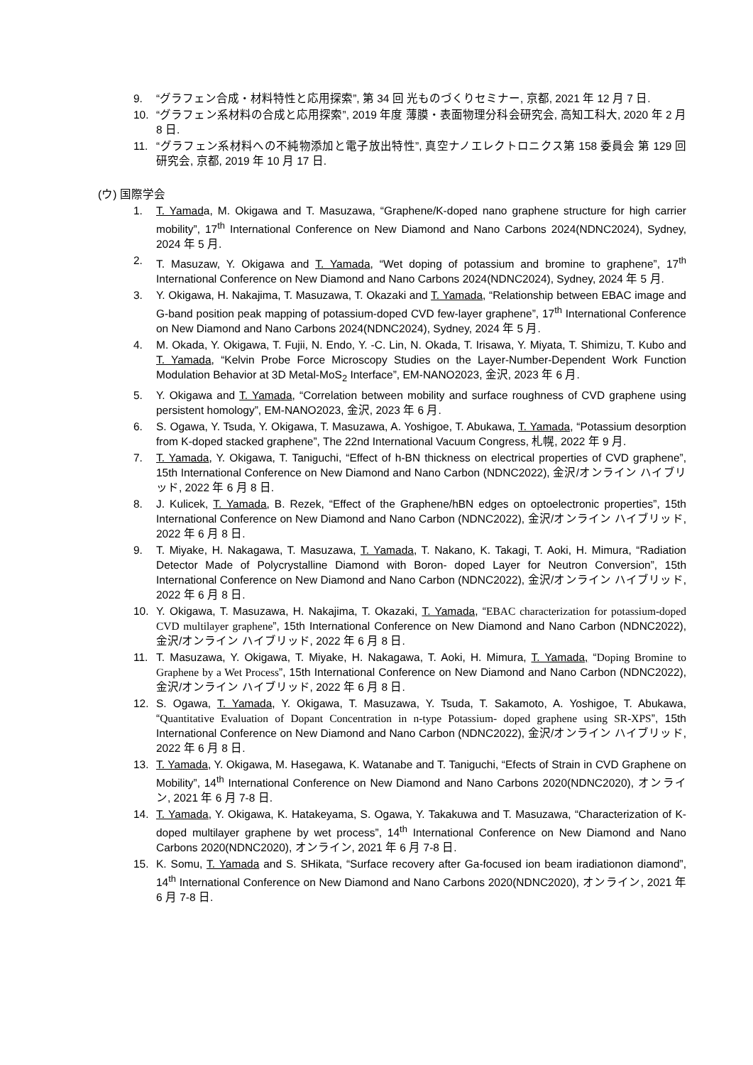9. “グラフェン合成・材料特性と応用探索”, 第 34 回 光ものづくりセミナー, 京都, 2021 年 12 月 7 日.
10. “グラフェン系材料の合成と応用探索”, 2019 年度 薄膜・表面物理分科会研究会, 高知工科大, 2020 年 2 月 8 日.
11. “グラフェン系材料への不純物添加と電子放出特性”, 真空ナノエレクトロニクス第 158 委員会 第 129 回研究会, 京都, 2019 年 10 月 17 日.
(ウ) 国際学会
1. T. Yamada, M. Okigawa and T. Masuzawa, “Graphene/K-doped nano graphene structure for high carrier mobility”, 17<sup>th</sup> International Conference on New Diamond and Nano Carbons 2024(NDNC2024), Sydney, 2024 年 5 月.
2. T. Masuzaw, Y. Okigawa and T. Yamada, “Wet doping of potassium and bromine to graphene”, 17<sup>th</sup> International Conference on New Diamond and Nano Carbons 2024(NDNC2024), Sydney, 2024 年 5 月.
3. Y. Okigawa, H. Nakajima, T. Masuzawa, T. Okazaki and T. Yamada, “Relationship between EBAC image and G-band position peak mapping of potassium-doped CVD few-layer graphene”, 17<sup>th</sup> International Conference on New Diamond and Nano Carbons 2024(NDNC2024), Sydney, 2024 年 5 月.
4. M. Okada, Y. Okigawa, T. Fujii, N. Endo, Y. -C. Lin, N. Okada, T. Irisawa, Y. Miyata, T. Shimizu, T. Kubo and T. Yamada, “Kelvin Probe Force Microscopy Studies on the Layer-Number-Dependent Work Function Modulation Behavior at 3D Metal-MoS<sub>2</sub> Interface”, EM-NANO2023, 金沢, 2023 年 6 月.
5. Y. Okigawa and T. Yamada, “Correlation between mobility and surface roughness of CVD graphene using persistent homology”, EM-NANO2023, 金沢, 2023 年 6 月.
6. S. Ogawa, Y. Tsuda, Y. Okigawa, T. Masuzawa, A. Yoshigoe, T. Abukawa, T. Yamada, “Potassium desorption from K-doped stacked graphene”, The 22nd International Vacuum Congress, 札幌, 2022 年 9 月.
7. T. Yamada, Y. Okigawa, T. Taniguchi, “Effect of h-BN thickness on electrical properties of CVD graphene”, 15th International Conference on New Diamond and Nano Carbon (NDNC2022), 金沢/オンライン ハイブリッド, 2022 年 6 月 8 日.
8. J. Kulicek, T. Yamada, B. Rezek, “Effect of the Graphene/hBN edges on optoelectronic properties”, 15th International Conference on New Diamond and Nano Carbon (NDNC2022), 金沢/オンライン ハイブリッド, 2022 年 6 月 8 日.
9. T. Miyake, H. Nakagawa, T. Masuzawa, T. Yamada, T. Nakano, K. Takagi, T. Aoki, H. Mimura, “Radiation Detector Made of Polycrystalline Diamond with Boron- doped Layer for Neutron Conversion”, 15th International Conference on New Diamond and Nano Carbon (NDNC2022), 金沢/オンライン ハイブリッド, 2022 年 6 月 8 日.
10. Y. Okigawa, T. Masuzawa, H. Nakajima, T. Okazaki, T. Yamada, “EBAC characterization for potassium-doped CVD multilayer graphene”, 15th International Conference on New Diamond and Nano Carbon (NDNC2022), 金沢/オンライン ハイブリッド, 2022 年 6 月 8 日.
11. T. Masuzawa, Y. Okigawa, T. Miyake, H. Nakagawa, T. Aoki, H. Mimura, T. Yamada, “Doping Bromine to Graphene by a Wet Process”, 15th International Conference on New Diamond and Nano Carbon (NDNC2022), 金沢/オンライン ハイブリッド, 2022 年 6 月 8 日.
12. S. Ogawa, T. Yamada, Y. Okigawa, T. Masuzawa, Y. Tsuda, T. Sakamoto, A. Yoshigoe, T. Abukawa, “Quantitative Evaluation of Dopant Concentration in n-type Potassium- doped graphene using SR-XPS”, 15th International Conference on New Diamond and Nano Carbon (NDNC2022), 金沢/オンライン ハイブリッド, 2022 年 6 月 8 日.
13. T. Yamada, Y. Okigawa, M. Hasegawa, K. Watanabe and T. Taniguchi, “Efects of Strain in CVD Graphene on Mobility”, 14<sup>th</sup> International Conference on New Diamond and Nano Carbons 2020(NDNC2020), オンライン, 2021 年 6 月 7-8 日.
14. T. Yamada, Y. Okigawa, K. Hatakeyama, S. Ogawa, Y. Takakuwa and T. Masuzawa, “Characterization of K-doped multilayer graphene by wet process”, 14<sup>th</sup> International Conference on New Diamond and Nano Carbons 2020(NDNC2020), オンライン, 2021 年 6 月 7-8 日.
15. K. Somu, T. Yamada and S. SHikata, “Surface recovery after Ga-focused ion beam iradiationon diamond”, 14<sup>th</sup> International Conference on New Diamond and Nano Carbons 2020(NDNC2020), オンライン, 2021 年 6 月 7-8 日.